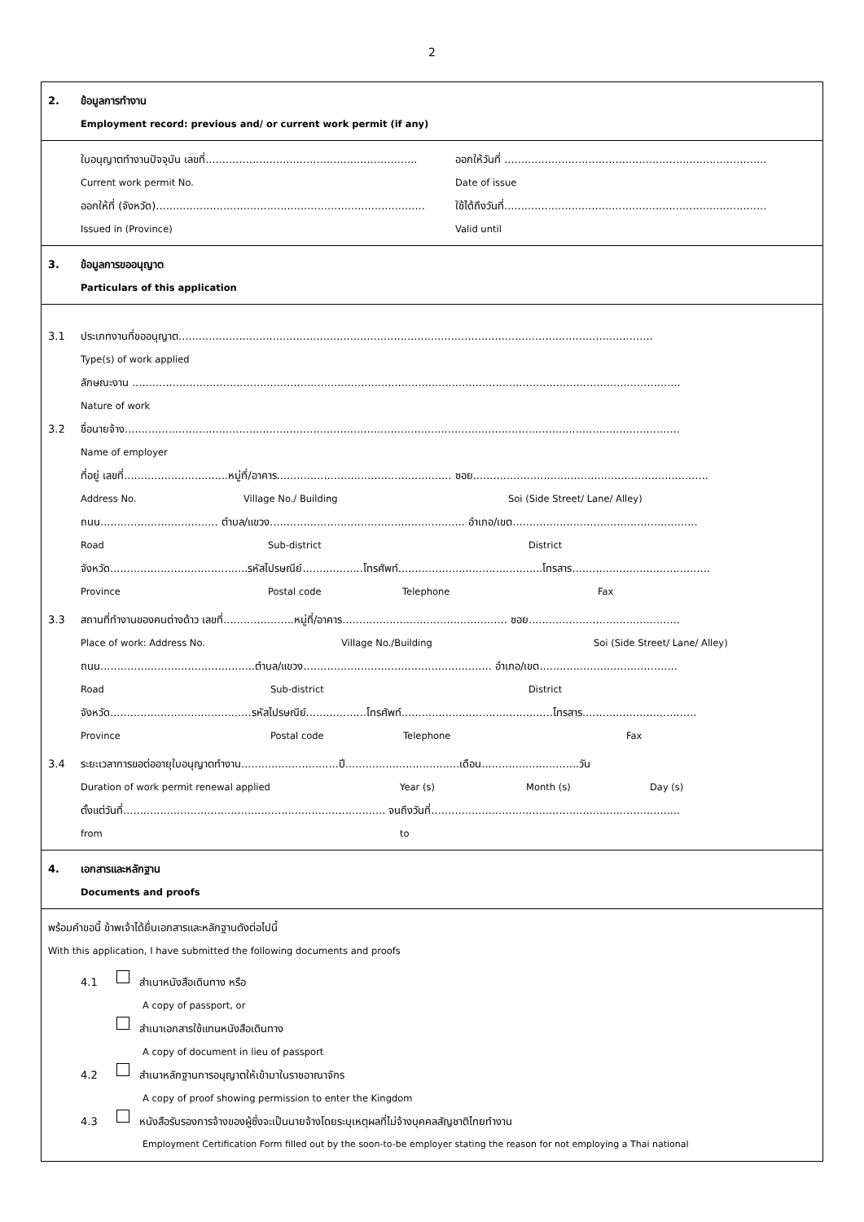2
2. ข้อมูลการทำงาน
Employment record: previous and/ or current work permit (if any)
ใบอนุญาตทำงานปัจจุบัน เลขที่............................................................... ออกให้วันที่ ..............................................................................
Current work permit No. Date of issue
ออกให้ที่ (จังหวัด)................................................................................ ใช้ได้ถึงวันที่..............................................................................
Issued in (Province) Valid until
3. ข้อมูลการขออนุญาต
Particulars of this application
3.1 ประเภทงานที่ขออนุญาต.............................................................................................................................................
Type(s) of work applied
ลักษณะงาน ...................................................................................................................................................................
Nature of work
3.2 ชื่อนายจ้าง.....................................................................................................................................................................
Name of employer
ที่อยู่ เลขที่...............................หมู่ที่/อาคาร.................................................... ซอย......................................................................
Address No. Village No./ Building Soi (Side Street/ Lane/ Alley)
ถนน................................... ตำบล/แขวง.......................................................... อำเภอ/เขต.......................................................
Road Sub-district District
จังหวัด.........................................รหัสไปรษณีย์..................โทรศัพท์...........................................โทรสาร.........................................
Province Postal code Telephone Fax
3.3 สถานที่ทำงานของคนต่างด้าว เลขที่.....................หมู่ที่/อาคาร................................................. ซอย.............................................
Place of work: Address No. Village No./Building Soi (Side Street/ Lane/ Alley)
ถนน..............................................ตำบล/แขวง........................................................ อำเภอ/เขต.........................................
Road Sub-district District
จังหวัด..........................................รหัสไปรษณีย์..................โทรศัพท์.............................................โทรสาร..................................
Province Postal code Telephone Fax
3.4 ระยะเวลาการขอต่ออายุใบอนุญาตทำงาน.............................ปี..................................เดือน.............................วัน
Duration of work permit renewal applied Year (s) Month (s) Day (s)
ตั้งแต่วันที่.............................................................................. จนถึงวันที่..........................................................................
from to
4. เอกสารและหลักฐาน
Documents and proofs
พร้อมคำขอนี้ ข้าพเจ้าได้ยื่นเอกสารและหลักฐานดังต่อไปนี้
With this application, I have submitted the following documents and proofs
4.1 สำเนาหนังสือเดินทาง หรือ
A copy of passport, or
สำเนาเอกสารใช้แทนหนังสือเดินทาง
A copy of document in lieu of passport
4.2 สำเนาหลักฐานการอนุญาตให้เข้ามาในราชอาณาจักร
A copy of proof showing permission to enter the Kingdom
4.3 หนังสือรับรองการจ้างของผู้ซึ่งจะเป็นนายจ้างโดยระบุเหตุผลที่ไม่จ้างบุคคลสัญชาติไทยทำงาน
Employment Certification Form filled out by the soon-to-be employer stating the reason for not employing a Thai national